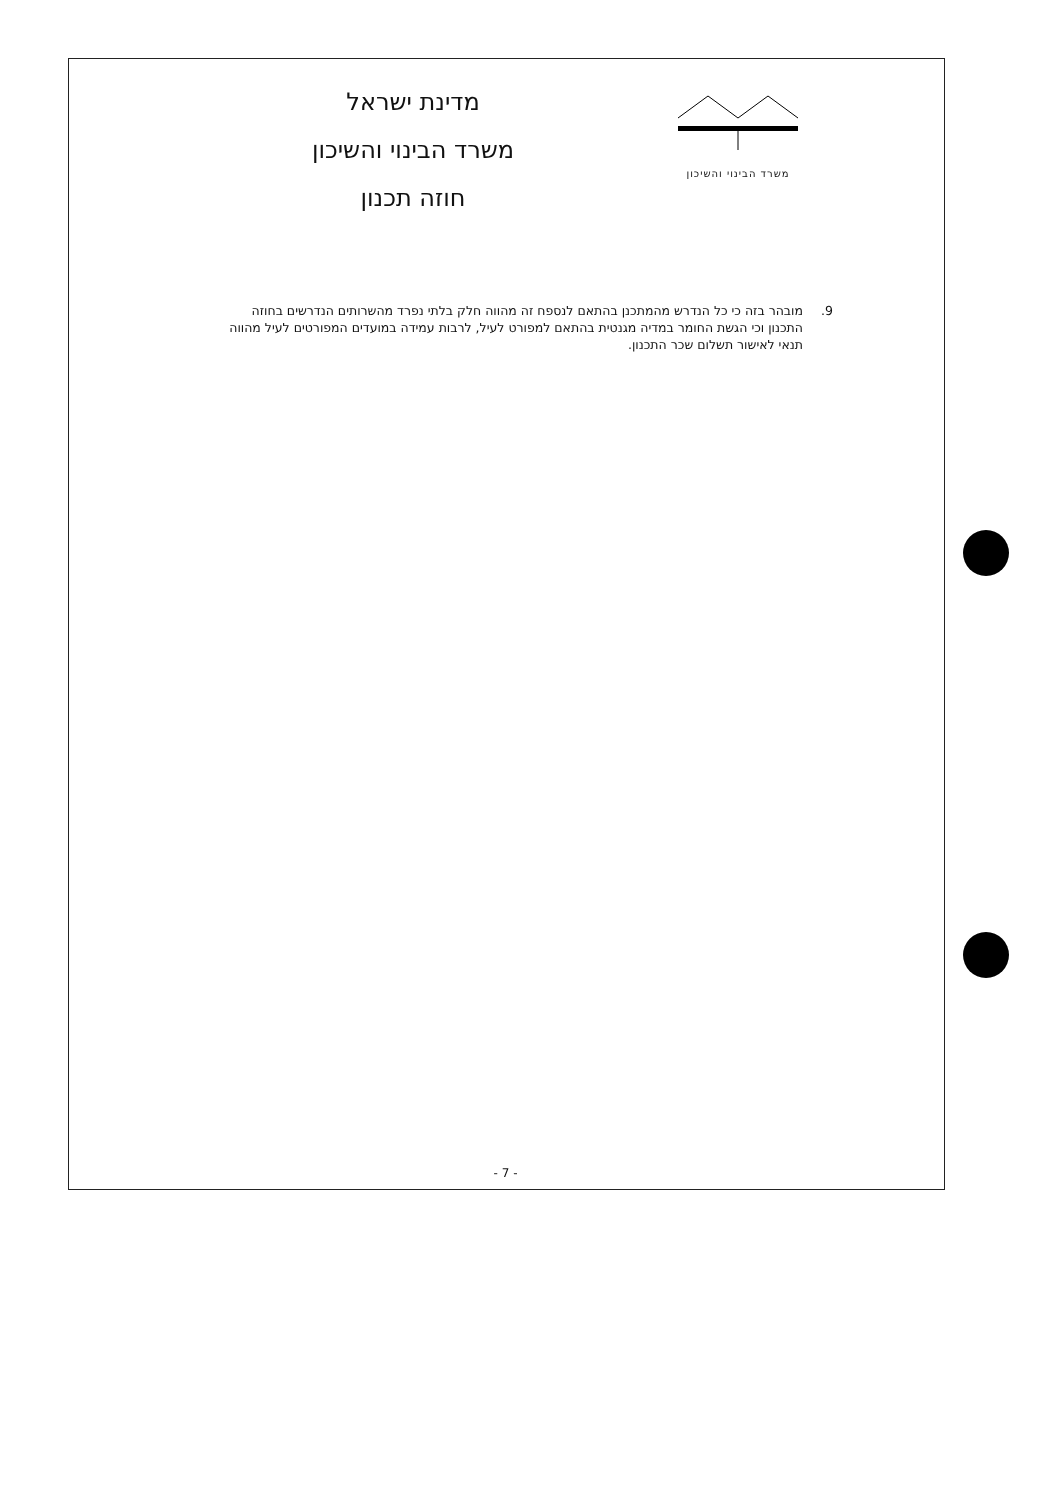משרד הבינוי והשיכון
מדינת ישראל
משרד הבינוי והשיכון
חוזה תכנון
9. מובהר בזה כי כל הנדרש מהמתכנן בהתאם לנספח זה מהווה חלק בלתי נפרד מהשרותים הנדרשים בחוזה התכנון וכי הגשת החומר במדיה מגנטית בהתאם למפורט לעיל, לרבות עמידה במועדים המפורטים לעיל מהווה תנאי לאישור תשלום שכר התכנון.
- 7 -